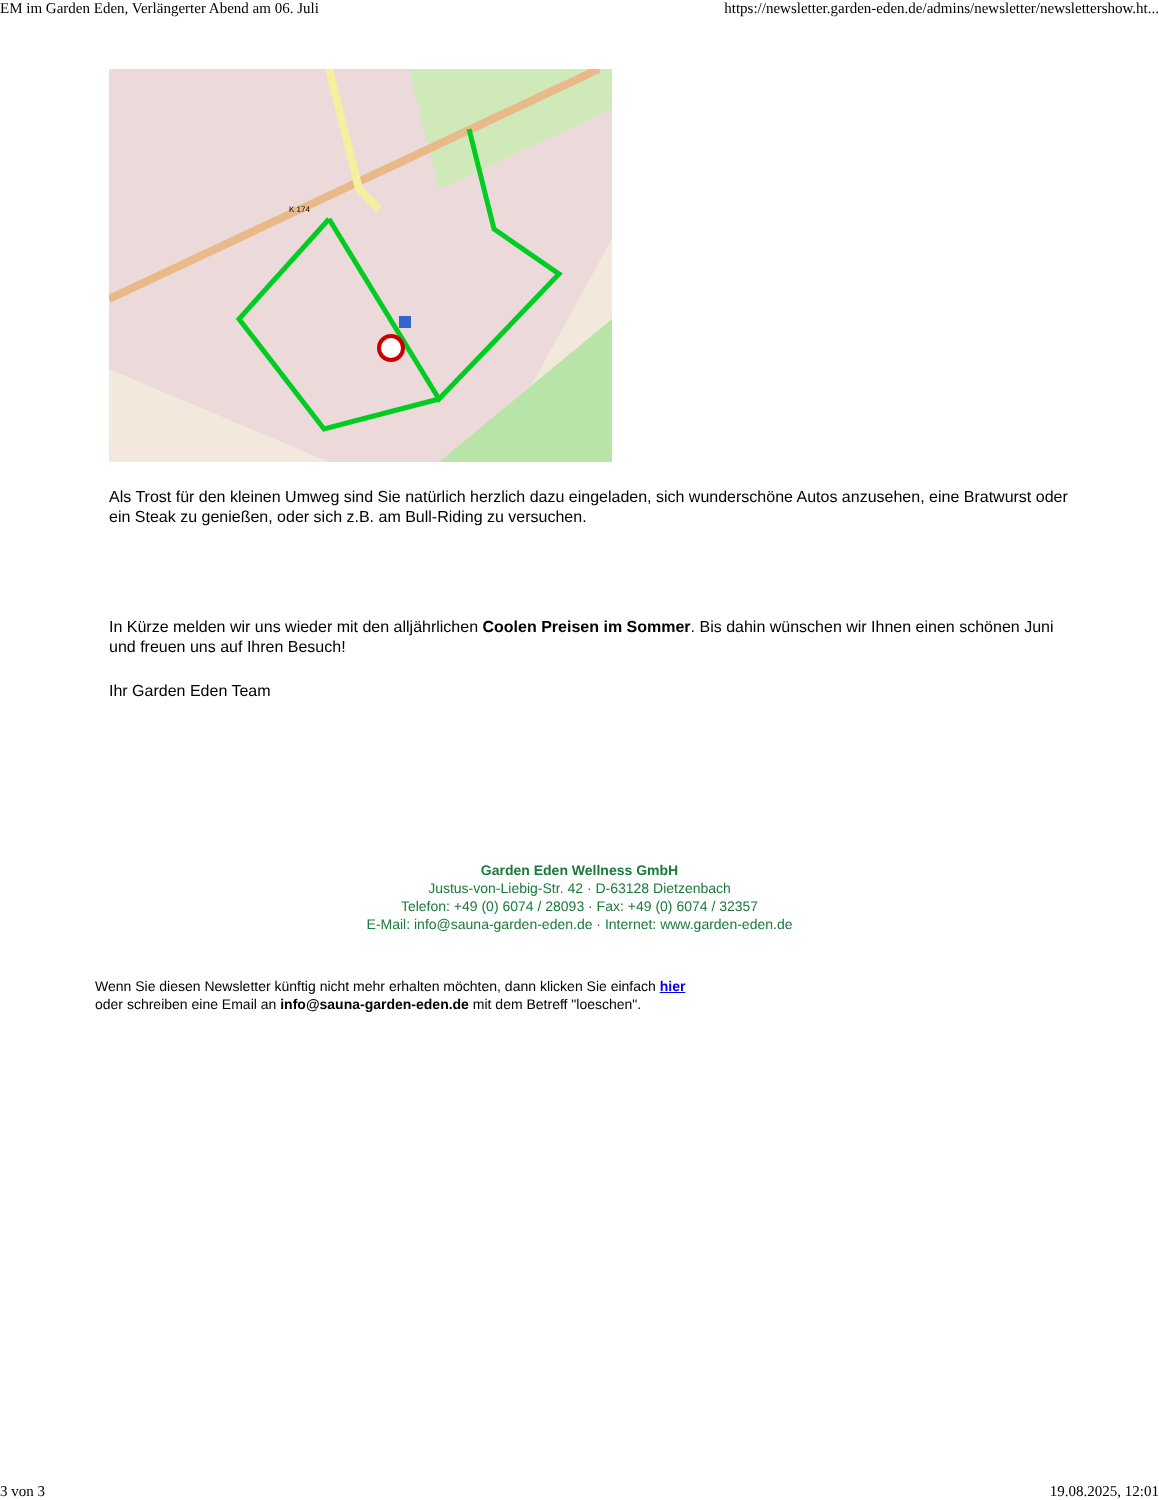EM im Garden Eden, Verlängerter Abend am 06. Juli https://newsletter.garden-eden.de/admins/newsletter/newslettershow.ht...
K 174
Als Trost für den kleinen Umweg sind Sie natürlich herzlich dazu eingeladen, sich wunderschöne Autos anzusehen, eine Bratwurst oder ein Steak zu genießen, oder sich z.B. am Bull-Riding zu versuchen.
In Kürze melden wir uns wieder mit den alljährlichen Coolen Preisen im Sommer. Bis dahin wünschen wir Ihnen einen schönen Juni und freuen uns auf Ihren Besuch!
Ihr Garden Eden Team
Garden Eden Wellness GmbH
Justus-von-Liebig-Str. 42 · D-63128 Dietzenbach
Telefon: +49 (0) 6074 / 28093 · Fax: +49 (0) 6074 / 32357
E-Mail: info@sauna-garden-eden.de · Internet: www.garden-eden.de
Wenn Sie diesen Newsletter künftig nicht mehr erhalten möchten, dann klicken Sie einfach hier
oder schreiben eine Email an info@sauna-garden-eden.de mit dem Betreff "loeschen".
3 von 3 19.08.2025, 12:01